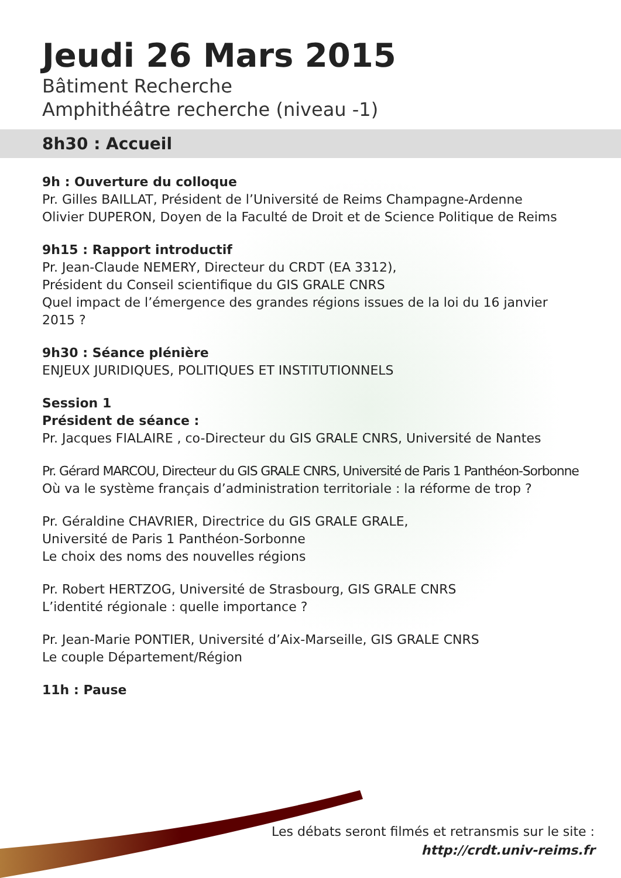Jeudi 26 Mars 2015
Bâtiment Recherche
Amphithéâtre recherche (niveau -1)
8h30 : Accueil
9h : Ouverture du colloque
Pr. Gilles BAILLAT, Président de l’Université de Reims Champagne-Ardenne
Olivier DUPERON, Doyen de la Faculté de Droit et de Science Politique de Reims
9h15 : Rapport introductif
Pr. Jean-Claude NEMERY, Directeur du CRDT (EA 3312),
Président du Conseil scientifique du GIS GRALE CNRS
Quel impact de l’émergence des grandes régions issues de la loi du 16 janvier 2015 ?
9h30 : Séance plénière
ENJEUX JURIDIQUES, POLITIQUES ET INSTITUTIONNELS
Session 1
Président de séance :
Pr. Jacques FIALAIRE , co-Directeur du GIS GRALE CNRS, Université de Nantes
Pr. Gérard MARCOU, Directeur du GIS GRALE CNRS, Université de Paris 1 Panthéon-Sorbonne
Où va le système français d’administration territoriale : la réforme de trop ?
Pr. Géraldine CHAVRIER, Directrice du GIS GRALE GRALE,
Université de Paris 1 Panthéon-Sorbonne
Le choix des noms des nouvelles régions
Pr. Robert HERTZOG, Université de Strasbourg, GIS GRALE CNRS
L’identité régionale : quelle importance ?
Pr. Jean-Marie PONTIER, Université d’Aix-Marseille, GIS GRALE CNRS
Le couple Département/Région
11h : Pause
Les débats seront filmés et retransmis sur le site :
http://crdt.univ-reims.fr